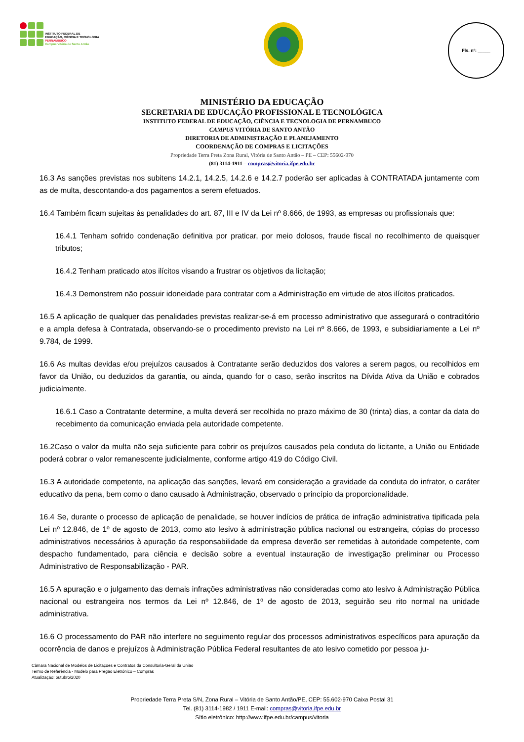INSTITUTO FEDERAL DE
EDUCAÇÃO, CIÊNCIA E TECNOLOGIA
PERNAMBUCO
Campus Vitória de Santo Antão
Fls. nº: _____
MINISTÉRIO DA EDUCAÇÃO
SECRETARIA DE EDUCAÇÃO PROFISSIONAL E TECNOLÓGICA
INSTITUTO FEDERAL DE EDUCAÇÃO, CIÊNCIA E TECNOLOGIA DE PERNAMBUCO
CAMPUS VITÓRIA DE SANTO ANTÃO
DIRETORIA DE ADMINISTRAÇÃO E PLANEJAMENTO
COORDENAÇÃO DE COMPRAS E LICITAÇÕES
Propriedade Terra Preta Zona Rural, Vitória de Santo Antão – PE – CEP: 55602-970
(81) 3114-1911 – compras@vitoria.ifpe.edu.br
16.3 As sanções previstas nos subitens 14.2.1, 14.2.5, 14.2.6 e 14.2.7 poderão ser aplicadas à CONTRATADA juntamente com as de multa, descontando-a dos pagamentos a serem efetuados.
16.4 Também ficam sujeitas às penalidades do art. 87, III e IV da Lei nº 8.666, de 1993, as empresas ou profissionais que:
16.4.1 Tenham sofrido condenação definitiva por praticar, por meio dolosos, fraude fiscal no recolhimento de quaisquer tributos;
16.4.2 Tenham praticado atos ilícitos visando a frustrar os objetivos da licitação;
16.4.3 Demonstrem não possuir idoneidade para contratar com a Administração em virtude de atos ilícitos praticados.
16.5 A aplicação de qualquer das penalidades previstas realizar-se-á em processo administrativo que assegurará o contraditório e a ampla defesa à Contratada, observando-se o procedimento previsto na Lei nº 8.666, de 1993, e subsidiariamente a Lei nº 9.784, de 1999.
16.6 As multas devidas e/ou prejuízos causados à Contratante serão deduzidos dos valores a serem pagos, ou recolhidos em favor da União, ou deduzidos da garantia, ou ainda, quando for o caso, serão inscritos na Dívida Ativa da União e cobrados judicialmente.
16.6.1 Caso a Contratante determine, a multa deverá ser recolhida no prazo máximo de 30 (trinta) dias, a contar da data do recebimento da comunicação enviada pela autoridade competente.
16.2Caso o valor da multa não seja suficiente para cobrir os prejuízos causados pela conduta do licitante, a União ou Entidade poderá cobrar o valor remanescente judicialmente, conforme artigo 419 do Código Civil.
16.3 A autoridade competente, na aplicação das sanções, levará em consideração a gravidade da conduta do infrator, o caráter educativo da pena, bem como o dano causado à Administração, observado o princípio da proporcionalidade.
16.4 Se, durante o processo de aplicação de penalidade, se houver indícios de prática de infração administrativa tipificada pela Lei nº 12.846, de 1º de agosto de 2013, como ato lesivo à administração pública nacional ou estrangeira, cópias do processo administrativos necessários à apuração da responsabilidade da empresa deverão ser remetidas à autoridade competente, com despacho fundamentado, para ciência e decisão sobre a eventual instauração de investigação preliminar ou Processo Administrativo de Responsabilização - PAR.
16.5 A apuração e o julgamento das demais infrações administrativas não consideradas como ato lesivo à Administração Pública nacional ou estrangeira nos termos da Lei nº 12.846, de 1º de agosto de 2013, seguirão seu rito normal na unidade administrativa.
16.6 O processamento do PAR não interfere no seguimento regular dos processos administrativos específicos para apuração da ocorrência de danos e prejuízos à Administração Pública Federal resultantes de ato lesivo cometido por pessoa ju-
Câmara Nacional de Modelos de Licitações e Contratos da Consultoria-Geral da União
Termo de Referência - Modelo para Pregão Eletrônico – Compras
Atualização: outubro/2020
Propriedade Terra Preta S/N, Zona Rural – Vitória de Santo Antão/PE, CEP: 55.602-970 Caixa Postal 31
Tel. (81) 3114-1982 / 1911 E-mail: compras@vitoria.ifpe.edu.br
Sítio eletrônico: http://www.ifpe.edu.br/campus/vitoria